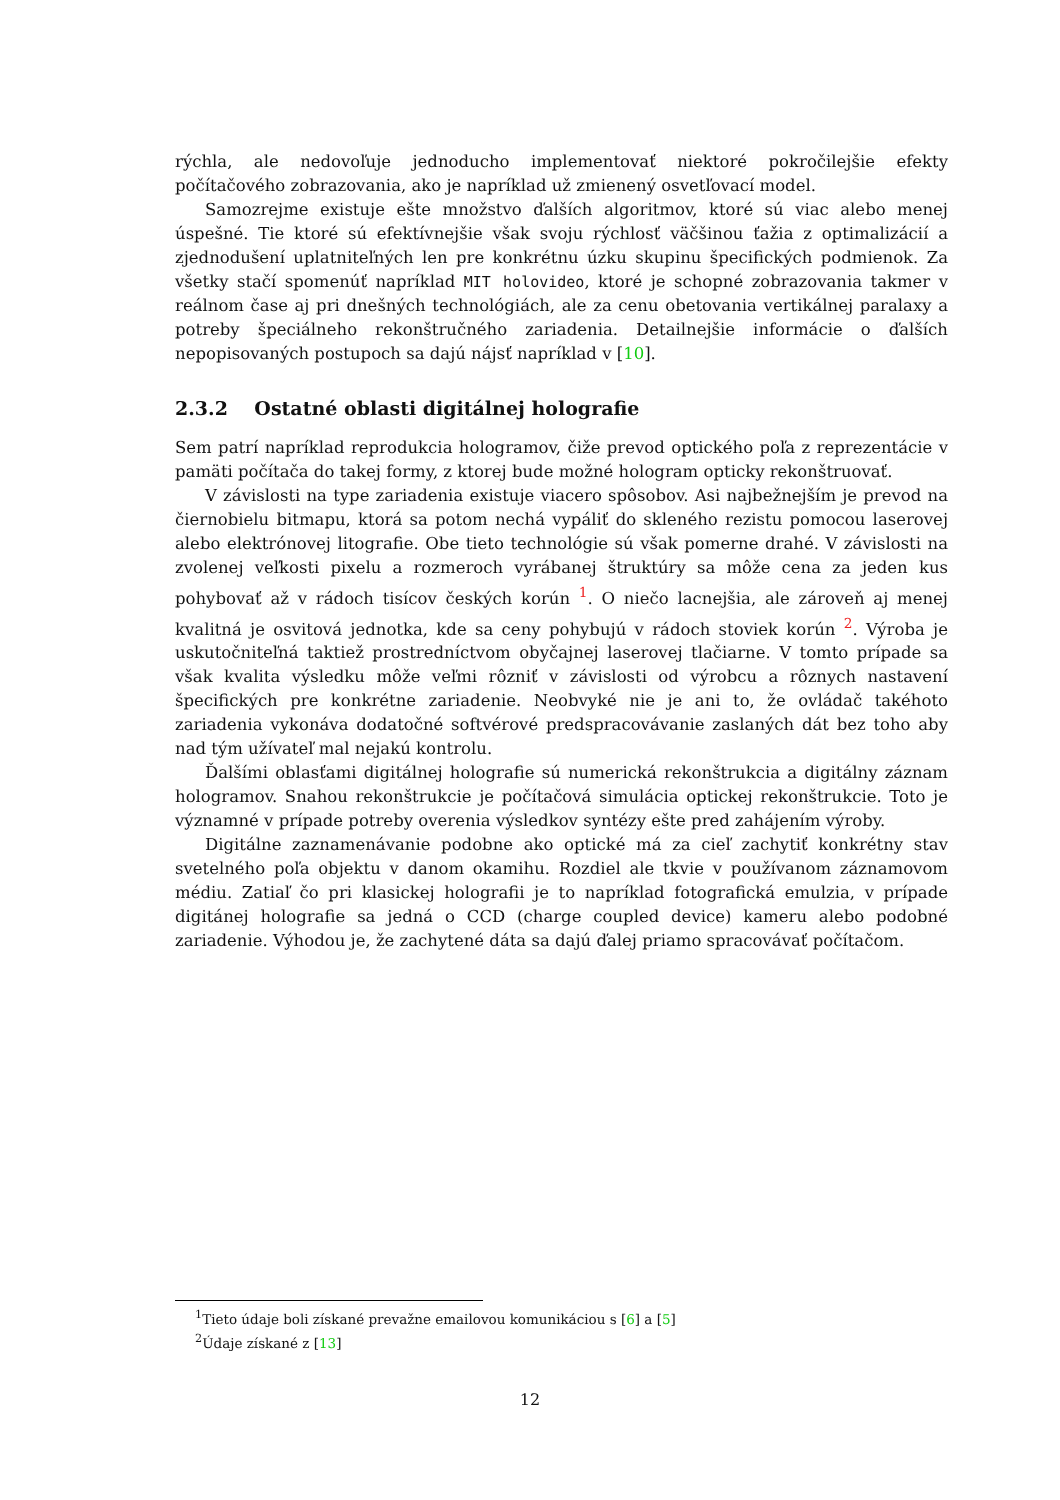rýchla, ale nedovoľuje jednoducho implementovať niektoré pokročilejšie efekty počítačového zobrazovania, ako je napríklad už zmienený osvetľovací model.
Samozrejme existuje ešte množstvo ďalších algoritmov, ktoré sú viac alebo menej úspešné. Tie ktoré sú efektívnejšie však svoju rýchlosť väčšinou ťažia z optimalizácií a zjednodušení uplatniteľných len pre konkrétnu úzku skupinu špecifických podmienok. Za všetky stačí spomenúť napríklad MIT holovideo, ktoré je schopné zobrazovania takmer v reálnom čase aj pri dnešných technológiách, ale za cenu obetovania vertikálnej paralaxy a potreby špeciálneho rekonštručného zariadenia. Detailnejšie informácie o ďalších nepopisovaných postupoch sa dajú nájsť napríklad v [10].
2.3.2 Ostatné oblasti digitálnej holografie
Sem patrí napríklad reprodukcia hologramov, čiže prevod optického poľa z reprezentácie v pamäti počítača do takej formy, z ktorej bude možné hologram opticky rekonštruovať.
V závislosti na type zariadenia existuje viacero spôsobov. Asi najbežnejším je prevod na čiernobielu bitmapu, ktorá sa potom nechá vypáliť do skleného rezistu pomocou laserovej alebo elektrónovej litografie. Obe tieto technológie sú však pomerne drahé. V závislosti na zvolenej veľkosti pixelu a rozmeroch vyrábanej štruktúry sa môže cena za jeden kus pohybovať až v rádoch tisícov českých korún <sup>1</sup>. O niečo lacnejšia, ale zároveň aj menej kvalitná je osvitová jednotka, kde sa ceny pohybujú v rádoch stoviek korún <sup>2</sup>. Výroba je uskutočniteľná taktiež prostredníctvom obyčajnej laserovej tlačiarne. V tomto prípade sa však kvalita výsledku môže veľmi rôzniť v závislosti od výrobcu a rôznych nastavení špecifických pre konkrétne zariadenie. Neobvyké nie je ani to, že ovládač takéhoto zariadenia vykonáva dodatočné softvérové predspracovávanie zaslaných dát bez toho aby nad tým užívateľ mal nejakú kontrolu.
Ďalšími oblasťami digitálnej holografie sú numerická rekonštrukcia a digitálny záznam hologramov. Snahou rekonštrukcie je počítačová simulácia optickej rekonštrukcie. Toto je významné v prípade potreby overenia výsledkov syntézy ešte pred zahájením výroby.
Digitálne zaznamenávanie podobne ako optické má za cieľ zachytiť konkrétny stav svetelného poľa objektu v danom okamihu. Rozdiel ale tkvie v používanom záznamovom médiu. Zatiaľ čo pri klasickej holografii je to napríklad fotografická emulzia, v prípade digitánej holografie sa jedná o CCD (charge coupled device) kameru alebo podobné zariadenie. Výhodou je, že zachytené dáta sa dajú ďalej priamo spracovávať počítačom.
<sup>1</sup> Tieto údaje boli získané prevažne emailovou komunikáciou s [6] a [5]
<sup>2</sup> Údaje získané z [13]
12